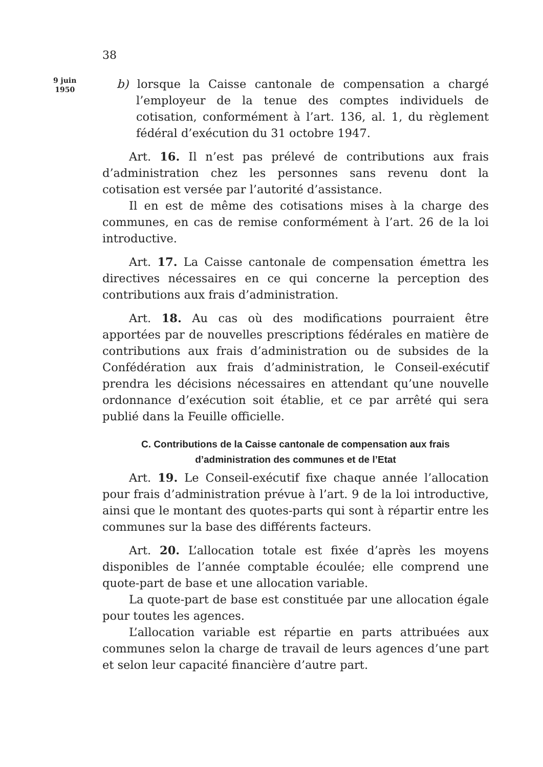38
9 juin
1950
b) lorsque la Caisse cantonale de compensation a chargé l’employeur de la tenue des comptes individuels de cotisation, conformément à l’art. 136, al. 1, du règlement fédéral d’exécution du 31 octobre 1947.
Art. 16. Il n’est pas prélevé de contributions aux frais d’administration chez les personnes sans revenu dont la cotisation est versée par l’autorité d’assistance.
Il en est de même des cotisations mises à la charge des communes, en cas de remise conformément à l’art. 26 de la loi introductive.
Art. 17. La Caisse cantonale de compensation émettra les directives nécessaires en ce qui concerne la perception des contributions aux frais d’administration.
Art. 18. Au cas où des modifications pourraient être apportées par de nouvelles prescriptions fédérales en matière de contributions aux frais d’administration ou de subsides de la Confédération aux frais d’administration, le Conseil-exécutif prendra les décisions nécessaires en attendant qu’une nouvelle ordonnance d’exécution soit établie, et ce par arrêté qui sera publié dans la Feuille officielle.
C. Contributions de la Caisse cantonale de compensation aux frais d’administration des communes et de l’Etat
Art. 19. Le Conseil-exécutif fixe chaque année l’allocation pour frais d’administration prévue à l’art. 9 de la loi introductive, ainsi que le montant des quotes-parts qui sont à répartir entre les communes sur la base des différents facteurs.
Art. 20. L’allocation totale est fixée d’après les moyens disponibles de l’année comptable écoulée; elle comprend une quote-part de base et une allocation variable.
La quote-part de base est constituée par une allocation égale pour toutes les agences.
L’allocation variable est répartie en parts attribuées aux communes selon la charge de travail de leurs agences d’une part et selon leur capacité financière d’autre part.